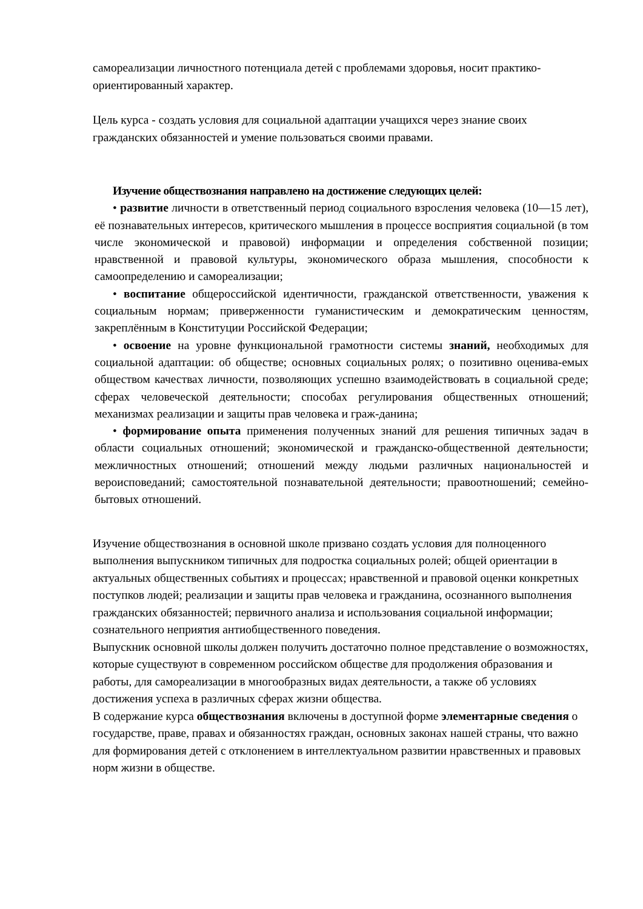самореализации личностного потенциала детей с проблемами здоровья, носит практико-ориентированный характер.
Цель курса - создать условия для социальной адаптации учащихся через знание своих гражданских обязанностей и умение пользоваться своими правами.
Изучение обществознания направлено на достижение следующих целей:
• развитие личности в ответственный период социального взросления человека (10—15 лет), её познавательных интересов, критического мышления в процессе восприятия социальной (в том числе экономической и правовой) информации и определения собственной позиции; нравственной и правовой культуры, экономического образа мышления, способности к самоопределению и самореализации;
• воспитание общероссийской идентичности, гражданской ответственности, уважения к социальным нормам; приверженности гуманистическим и демократическим ценностям, закреплённым в Конституции Российской Федерации;
• освоение на уровне функциональной грамотности системы знаний, необходимых для социальной адаптации: об обществе; основных социальных ролях; о позитивно оценива-емых обществом качествах личности, позволяющих успешно взаимодействовать в социальной среде; сферах человеческой деятельности; способах регулирования общественных отношений; механизмах реализации и защиты прав человека и граж-данина;
• формирование опыта применения полученных знаний для решения типичных задач в области социальных отношений; экономической и гражданско-общественной деятельности; межличностных отношений; отношений между людьми различных национальностей и вероисповеданий; самостоятельной познавательной деятельности; правоотношений; семейно-бытовых отношений.
Изучение обществознания в основной школе призвано создать условия для полноценного выполнения выпускником типичных для подростка социальных ролей; общей ориентации в актуальных общественных событиях и процессах; нравственной и правовой оценки конкретных поступков людей; реализации и защиты прав человека и гражданина, осознанного выполнения гражданских обязанностей; первичного анализа и использования социальной информации; сознательного неприятия антиобщественного поведения.
Выпускник основной школы должен получить достаточно полное представление о возможностях, которые существуют в современном российском обществе для продолжения образования и работы, для самореализации в многообразных видах деятельности, а также об условиях достижения успеха в различных сферах жизни общества.
В содержание курса обществознания включены в доступной форме элементарные сведения о государстве, праве, правах и обязанностях граждан, основных законах нашей страны, что важно для формирования детей с отклонением в интеллектуальном развитии нравственных и правовых норм жизни в обществе.